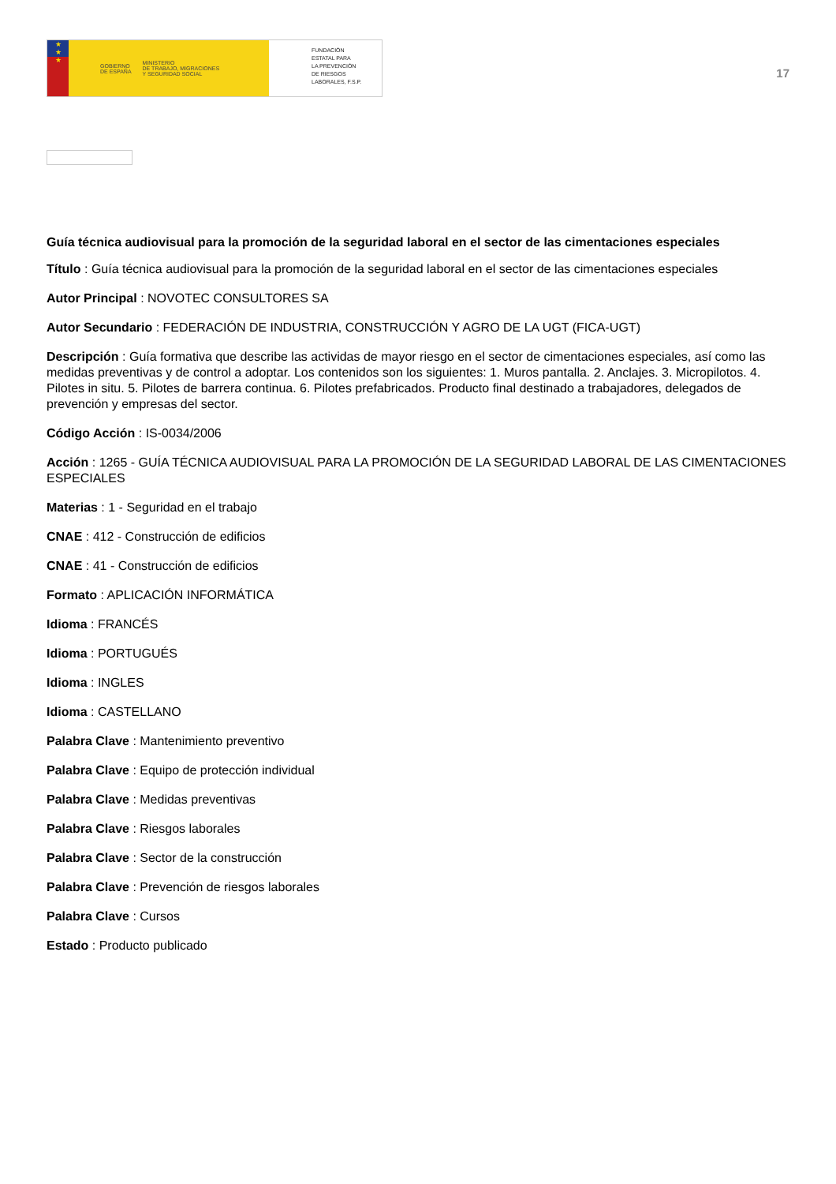★
★
★
GOBIERNO
DE ESPAÑA MINISTERIO
DE TRABAJO, MIGRACIONES
Y SEGURIDAD SOCIAL
FUNDACIÓN
ESTATAL PARA
LA PREVENCIÓN
DE RIESGOS
LABORALES, F.S.P.
17
Guía técnica audiovisual para la promoción de la seguridad laboral en el sector de las cimentaciones especiales
Título : Guía técnica audiovisual para la promoción de la seguridad laboral en el sector de las cimentaciones especiales
Autor Principal : NOVOTEC CONSULTORES SA
Autor Secundario : FEDERACIÓN DE INDUSTRIA, CONSTRUCCIÓN Y AGRO DE LA UGT (FICA-UGT)
Descripción : Guía formativa que describe las actividas de mayor riesgo en el sector de cimentaciones especiales, así como las medidas preventivas y de control a adoptar. Los contenidos son los siguientes: 1. Muros pantalla. 2. Anclajes. 3. Micropilotos. 4. Pilotes in situ. 5. Pilotes de barrera continua. 6. Pilotes prefabricados. Producto final destinado a trabajadores, delegados de prevención y empresas del sector.
Código Acción : IS-0034/2006
Acción : 1265 - GUÍA TÉCNICA AUDIOVISUAL PARA LA PROMOCIÓN DE LA SEGURIDAD LABORAL DE LAS CIMENTACIONES ESPECIALES
Materias : 1 - Seguridad en el trabajo
CNAE : 412 - Construcción de edificios
CNAE : 41 - Construcción de edificios
Formato : APLICACIÓN INFORMÁTICA
Idioma : FRANCÉS
Idioma : PORTUGUÉS
Idioma : INGLES
Idioma : CASTELLANO
Palabra Clave : Mantenimiento preventivo
Palabra Clave : Equipo de protección individual
Palabra Clave : Medidas preventivas
Palabra Clave : Riesgos laborales
Palabra Clave : Sector de la construcción
Palabra Clave : Prevención de riesgos laborales
Palabra Clave : Cursos
Estado : Producto publicado